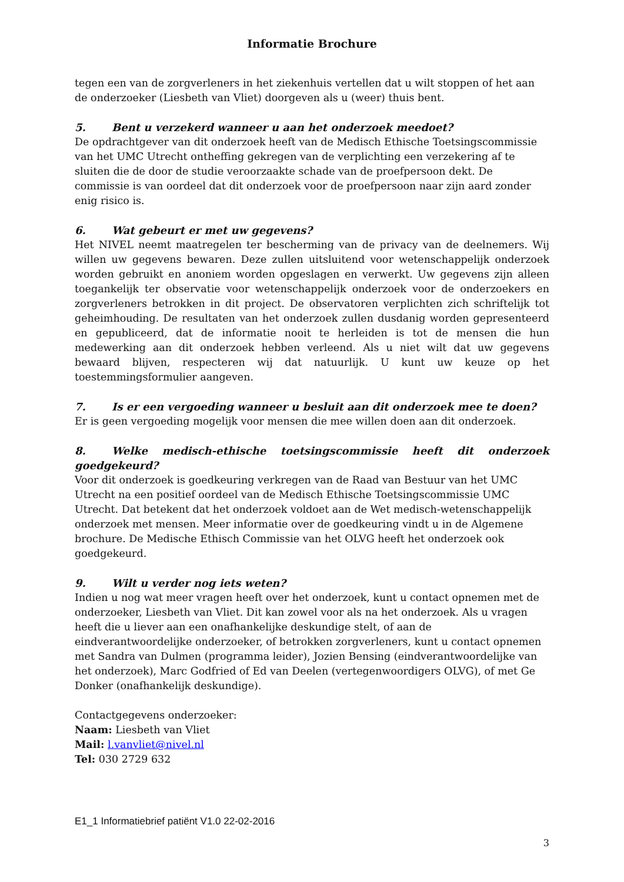Informatie Brochure
tegen een van de zorgverleners in het ziekenhuis vertellen dat u wilt stoppen of het aan de onderzoeker (Liesbeth van Vliet) doorgeven als u (weer) thuis bent.
5. Bent u verzekerd wanneer u aan het onderzoek meedoet?
De opdrachtgever van dit onderzoek heeft van de Medisch Ethische Toetsingscommissie van het UMC Utrecht ontheffing gekregen van de verplichting een verzekering af te sluiten die de door de studie veroorzaakte schade van de proefpersoon dekt. De commissie is van oordeel dat dit onderzoek voor de proefpersoon naar zijn aard zonder enig risico is.
6. Wat gebeurt er met uw gegevens?
Het NIVEL neemt maatregelen ter bescherming van de privacy van de deelnemers. Wij willen uw gegevens bewaren. Deze zullen uitsluitend voor wetenschappelijk onderzoek worden gebruikt en anoniem worden opgeslagen en verwerkt. Uw gegevens zijn alleen toegankelijk ter observatie voor wetenschappelijk onderzoek voor de onderzoekers en zorgverleners betrokken in dit project. De observatoren verplichten zich schriftelijk tot geheimhouding. De resultaten van het onderzoek zullen dusdanig worden gepresenteerd en gepubliceerd, dat de informatie nooit te herleiden is tot de mensen die hun medewerking aan dit onderzoek hebben verleend. Als u niet wilt dat uw gegevens bewaard blijven, respecteren wij dat natuurlijk. U kunt uw keuze op het toestemmingsformulier aangeven.
7. Is er een vergoeding wanneer u besluit aan dit onderzoek mee te doen?
Er is geen vergoeding mogelijk voor mensen die mee willen doen aan dit onderzoek.
8. Welke medisch-ethische toetsingscommissie heeft dit onderzoek goedgekeurd?
Voor dit onderzoek is goedkeuring verkregen van de Raad van Bestuur van het UMC Utrecht na een positief oordeel van de Medisch Ethische Toetsingscommissie UMC Utrecht. Dat betekent dat het onderzoek voldoet aan de Wet medisch-wetenschappelijk onderzoek met mensen. Meer informatie over de goedkeuring vindt u in de Algemene brochure. De Medische Ethisch Commissie van het OLVG heeft het onderzoek ook goedgekeurd.
9. Wilt u verder nog iets weten?
Indien u nog wat meer vragen heeft over het onderzoek, kunt u contact opnemen met de onderzoeker, Liesbeth van Vliet. Dit kan zowel voor als na het onderzoek. Als u vragen heeft die u liever aan een onafhankelijke deskundige stelt, of aan de eindverantwoordelijke onderzoeker, of betrokken zorgverleners, kunt u contact opnemen met Sandra van Dulmen (programma leider), Jozien Bensing (eindverantwoordelijke van het onderzoek), Marc Godfried of Ed van Deelen (vertegenwoordigers OLVG), of met Ge Donker (onafhankelijk deskundige).
Contactgegevens onderzoeker:
Naam: Liesbeth van Vliet
Mail: l.vanvliet@nivel.nl
Tel: 030 2729 632
E1_1 Informatiebrief patiënt V1.0 22-02-2016
3